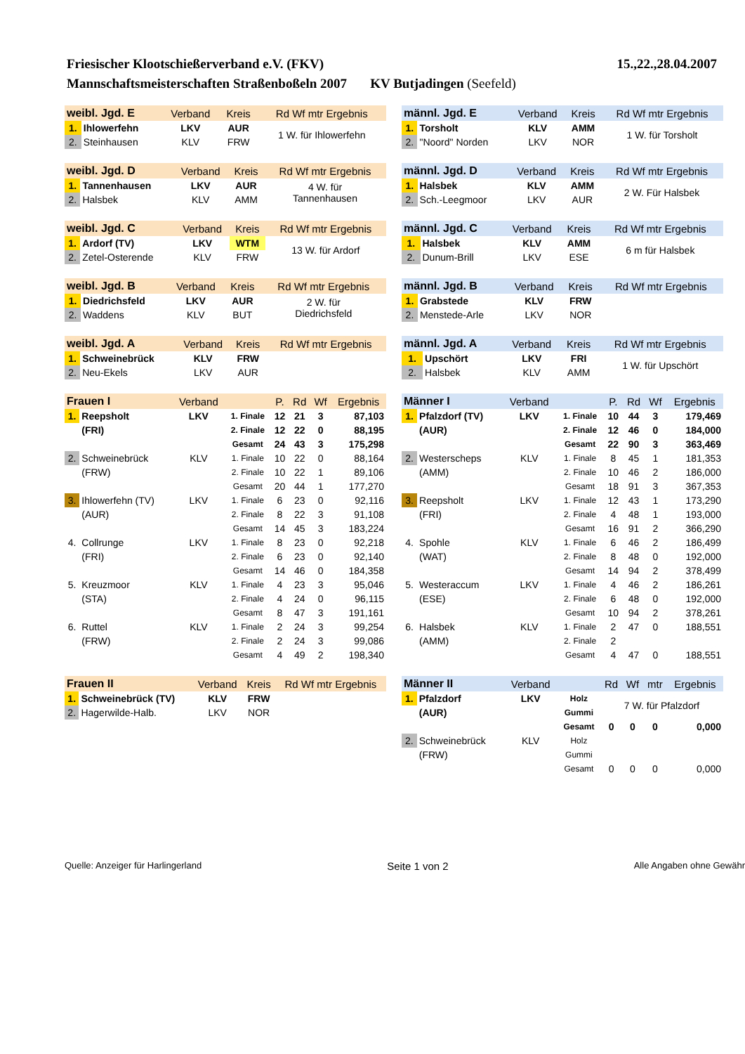Friesischer Klootschießerverband e.V. (FKV) 15.,22.,28.04.2007
Mannschaftsmeisterschaften Straßenboßeln 2007 KV Butjadingen (Seefeld)
| weibl. Jgd. E | | Verband | Kreis | Rd Wf mtr Ergebnis |
| --- | --- | --- | --- | --- |
| 1. | Ihlowerfehn | LKV | AUR | 1 W. für Ihlowerfehn |
| 2. | Steinhausen | KLV | FRW | |
| weibl. Jgd. D | | Verband | Kreis | Rd Wf mtr Ergebnis |
| --- | --- | --- | --- | --- |
| 1. | Tannenhausen | LKV | AUR | 4 W. für Tannenhausen |
| 2. | Halsbek | KLV | AMM | |
| weibl. Jgd. C | | Verband | Kreis | Rd Wf mtr Ergebnis |
| --- | --- | --- | --- | --- |
| 1. | Ardorf (TV) | LKV | WTM | 13 W. für Ardorf |
| 2. | Zetel-Osterende | KLV | FRW | |
| weibl. Jgd. B | | Verband | Kreis | Rd Wf mtr Ergebnis |
| --- | --- | --- | --- | --- |
| 1. | Diedrichsfeld | LKV | AUR | 2 W. für Diedrichsfeld |
| 2. | Waddens | KLV | BUT | |
| weibl. Jgd. A | | Verband | Kreis | Rd Wf mtr Ergebnis |
| --- | --- | --- | --- | --- |
| 1. | Schweinebrück | KLV | FRW | |
| 2. | Neu-Ekels | LKV | AUR | |
| Frauen I | | Verband | | P. | Rd | Wf | Ergebnis |
| --- | --- | --- | --- | --- | --- | --- | --- |
| 1. | Reepsholt | LKV | 1. Finale | 12 | 21 | 3 | 87,103 |
| | (FRI) | | 2. Finale | 12 | 22 | 0 | 88,195 |
| | | | Gesamt | 24 | 43 | 3 | 175,298 |
| 2. | Schweinebrück | KLV | 1. Finale | 10 | 22 | 0 | 88,164 |
| | (FRW) | | 2. Finale | 10 | 22 | 1 | 89,106 |
| | | | Gesamt | 20 | 44 | 1 | 177,270 |
| 3. | Ihlowerfehn (TV) | LKV | 1. Finale | 6 | 23 | 0 | 92,116 |
| | (AUR) | | 2. Finale | 8 | 22 | 3 | 91,108 |
| | | | Gesamt | 14 | 45 | 3 | 183,224 |
| 4. | Collrunge | LKV | 1. Finale | 8 | 23 | 0 | 92,218 |
| | (FRI) | | 2. Finale | 6 | 23 | 0 | 92,140 |
| | | | Gesamt | 14 | 46 | 0 | 184,358 |
| 5. | Kreuzmoor | KLV | 1. Finale | 4 | 23 | 3 | 95,046 |
| | (STA) | | 2. Finale | 4 | 24 | 0 | 96,115 |
| | | | Gesamt | 8 | 47 | 3 | 191,161 |
| 6. | Ruttel | KLV | 1. Finale | 2 | 24 | 3 | 99,254 |
| | (FRW) | | 2. Finale | 2 | 24 | 3 | 99,086 |
| | | | Gesamt | 4 | 49 | 2 | 198,340 |
| Frauen II | | Verband | Kreis | Rd Wf mtr Ergebnis |
| --- | --- | --- | --- | --- |
| 1. | Schweinebrück (TV) | KLV | FRW | |
| 2. | Hagerwilde-Halb. | LKV | NOR | |
| männl. Jgd. E | | Verband | Kreis | Rd Wf mtr Ergebnis |
| --- | --- | --- | --- | --- |
| 1. | Torsholt | KLV | AMM | 1 W. für Torsholt |
| 2. | "Noord" Norden | LKV | NOR | |
| männl. Jgd. D | | Verband | Kreis | Rd Wf mtr Ergebnis |
| --- | --- | --- | --- | --- |
| 1. | Halsbek | KLV | AMM | 2 W. Für Halsbek |
| 2. | Sch.-Leegmoor | LKV | AUR | |
| männl. Jgd. C | | Verband | Kreis | Rd Wf mtr Ergebnis |
| --- | --- | --- | --- | --- |
| 1. | Halsbek | KLV | AMM | 6 m für Halsbek |
| 2. | Dunum-Brill | LKV | ESE | |
| männl. Jgd. B | | Verband | Kreis | Rd Wf mtr Ergebnis |
| --- | --- | --- | --- | --- |
| 1. | Grabstede | KLV | FRW | |
| 2. | Menstede-Arle | LKV | NOR | |
| männl. Jgd. A | | Verband | Kreis | Rd Wf mtr Ergebnis |
| --- | --- | --- | --- | --- |
| 1. | Upschört | LKV | FRI | 1 W. für Upschört |
| 2. | Halsbek | KLV | AMM | |
| Männer I | | Verband | | P. | Rd | Wf | Ergebnis |
| --- | --- | --- | --- | --- | --- | --- | --- |
| 1. | Pfalzdorf (TV) | LKV | 1. Finale | 10 | 44 | 3 | 179,469 |
| | (AUR) | | 2. Finale | 12 | 46 | 0 | 184,000 |
| | | | Gesamt | 22 | 90 | 3 | 363,469 |
| 2. | Westerscheps | KLV | 1. Finale | 8 | 45 | 1 | 181,353 |
| | (AMM) | | 2. Finale | 10 | 46 | 2 | 186,000 |
| | | | Gesamt | 18 | 91 | 3 | 367,353 |
| 3. | Reepsholt | LKV | 1. Finale | 12 | 43 | 1 | 173,290 |
| | (FRI) | | 2. Finale | 4 | 48 | 1 | 193,000 |
| | | | Gesamt | 16 | 91 | 2 | 366,290 |
| 4. | Spohle | KLV | 1. Finale | 6 | 46 | 2 | 186,499 |
| | (WAT) | | 2. Finale | 8 | 48 | 0 | 192,000 |
| | | | Gesamt | 14 | 94 | 2 | 378,499 |
| 5. | Westeraccum | LKV | 1. Finale | 4 | 46 | 2 | 186,261 |
| | (ESE) | | 2. Finale | 6 | 48 | 0 | 192,000 |
| | | | Gesamt | 10 | 94 | 2 | 378,261 |
| 6. | Halsbek | KLV | 1. Finale | 2 | 47 | 0 | 188,551 |
| | (AMM) | | 2. Finale | 2 | | | |
| | | | Gesamt | 4 | 47 | 0 | 188,551 |
| Männer II | | Verband | | Rd | Wf | mtr | Ergebnis |
| --- | --- | --- | --- | --- | --- | --- | --- |
| 1. | Pfalzdorf | LKV | Holz | 7 W. für Pfalzdorf | | | |
| | (AUR) | | Gummi | | | | |
| | | | Gesamt | 0 | 0 | 0 | 0,000 |
| 2. | Schweinebrück | KLV | Holz | | | | |
| | (FRW) | | Gummi | | | | |
| | | | Gesamt | 0 | 0 | 0 | 0,000 |
Quelle: Anzeiger für Harlingerland Seite 1 von 2 Alle Angaben ohne Gewähr